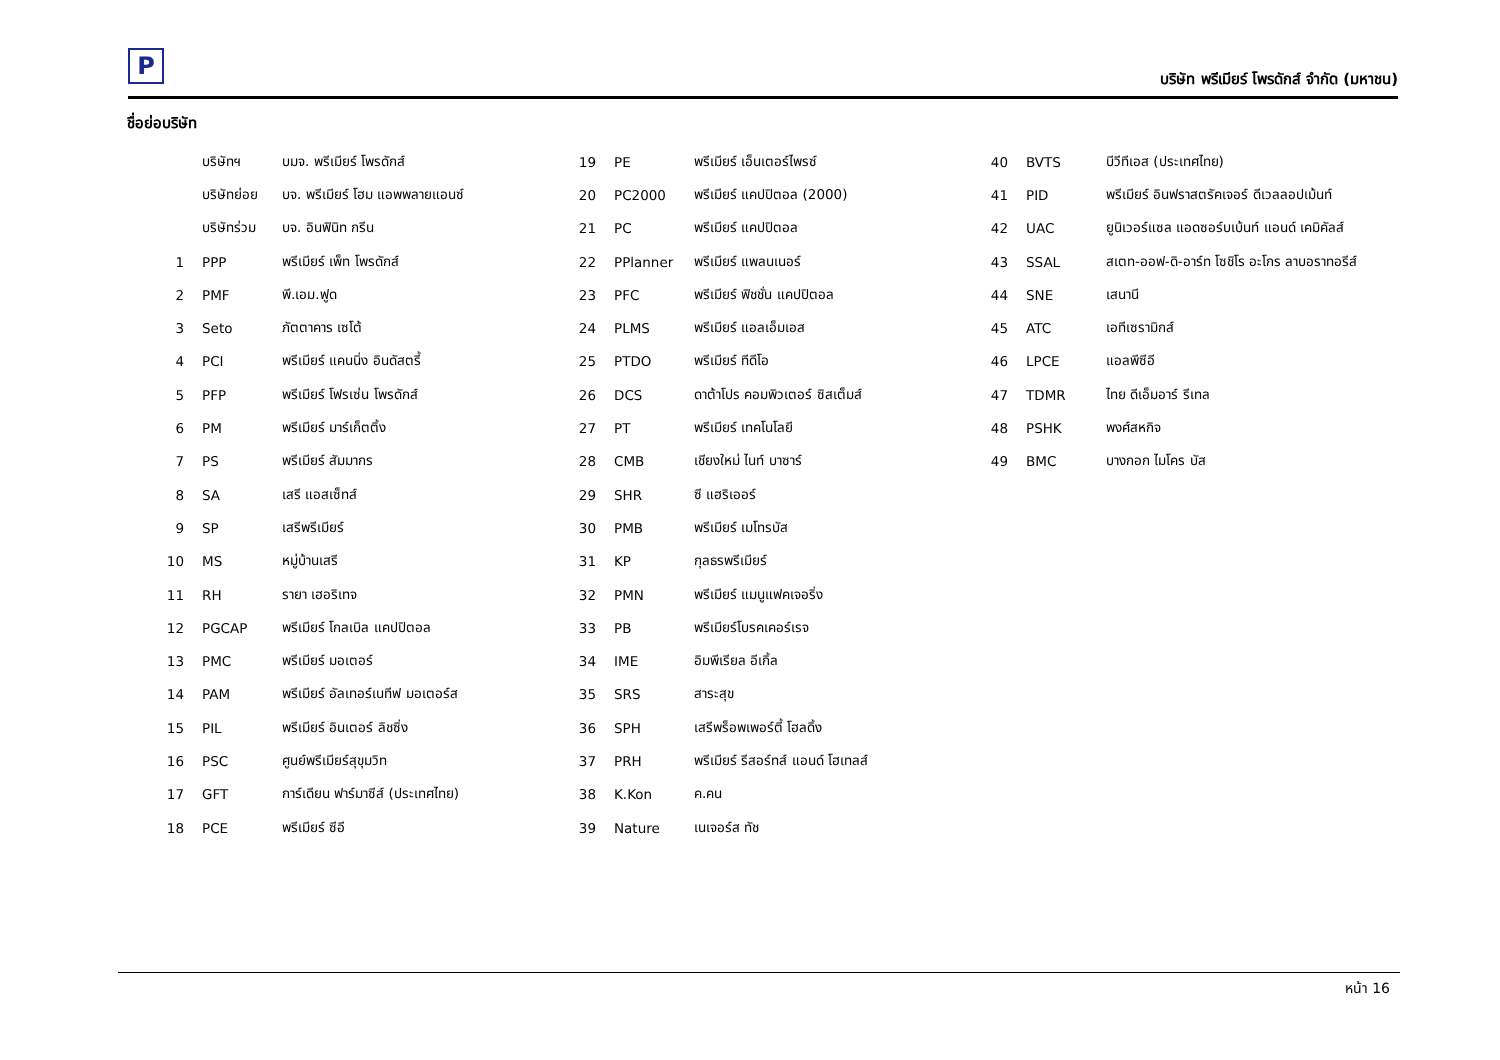P
บริษัท พรีเมียร์ โพรดักส์ จำกัด (มหาชน)
ชื่อย่อบริษัท
| | บริษัทฯ | บมจ. พรีเมียร์ โพรดักส์ | 19 | PE | พรีเมียร์ เอ็นเตอร์ไพรซ์ | 40 | BVTS | บีวีทีเอส (ประเทศไทย) |
| | บริษัทย่อย | บจ. พรีเมียร์ โฮม แอพพลายแอนซ์ | 20 | PC2000 | พรีเมียร์ แคปปิตอล (2000) | 41 | PID | พรีเมียร์ อินฟราสตรัคเจอร์ ดีเวลลอปเม้นท์ |
| | บริษัทร่วม | บจ. อินฟินิท กรีน | 21 | PC | พรีเมียร์ แคปปิตอล | 42 | UAC | ยูนิเวอร์แซล แอดซอร์บเบ้นท์ แอนด์ เคมิคัลส์ |
| 1 | PPP | พรีเมียร์ เพ็ท โพรดักส์ | 22 | PPlanner | พรีเมียร์ แพลนเนอร์ | 43 | SSAL | สเตท-ออฟ-ดิ-อาร์ท โซชิโร อะโกร ลาบอราทอรีส์ |
| 2 | PMF | พี.เอม.ฟูด | 23 | PFC | พรีเมียร์ ฟิชชั่น แคปปิตอล | 44 | SNE | เสนานี |
| 3 | Seto | ภัตตาคาร เซโต้ | 24 | PLMS | พรีเมียร์ แอลเอ็มเอส | 45 | ATC | เอทีเซรามิกส์ |
| 4 | PCI | พรีเมียร์ แคนนิ่ง อินดัสตรี้ | 25 | PTDO | พรีเมียร์ ทีดีโอ | 46 | LPCE | แอลพีซีอี |
| 5 | PFP | พรีเมียร์ โฟรเซ่น โพรดักส์ | 26 | DCS | ดาต้าโปร คอมพิวเตอร์ ซิสเต็มส์ | 47 | TDMR | ไทย ดีเอ็มอาร์ รีเทล |
| 6 | PM | พรีเมียร์ มาร์เก็ตติ้ง | 27 | PT | พรีเมียร์ เทคโนโลยี | 48 | PSHK | พงศ์สหกิจ |
| 7 | PS | พรีเมียร์ สัมมากร | 28 | CMB | เชียงใหม่ ไนท์ บาซาร์ | 49 | BMC | บางกอก ไมโคร บัส |
| 8 | SA | เสรี แอสเซ็ทส์ | 29 | SHR | ซี แฮริเออร์ | | | |
| 9 | SP | เสรีพรีเมียร์ | 30 | PMB | พรีเมียร์ เมโทรบัส | | | |
| 10 | MS | หมู่บ้านเสรี | 31 | KP | กุลธรพรีเมียร์ | | | |
| 11 | RH | รายา เฮอริเทจ | 32 | PMN | พรีเมียร์ แมนูแฟคเจอริ่ง | | | |
| 12 | PGCAP | พรีเมียร์ โกลเบิล แคปปิตอล | 33 | PB | พรีเมียร์โบรคเคอร์เรจ | | | |
| 13 | PMC | พรีเมียร์ มอเตอร์ | 34 | IME | อิมพีเรียล อีเกิ้ล | | | |
| 14 | PAM | พรีเมียร์ อัลเทอร์เนทีฟ มอเตอร์ส | 35 | SRS | สาระสุข | | | |
| 15 | PIL | พรีเมียร์ อินเตอร์ ลิชซิ่ง | 36 | SPH | เสรีพร็อพเพอร์ตี้ โฮลดิ้ง | | | |
| 16 | PSC | ศูนย์พรีเมียร์สุขุมวิท | 37 | PRH | พรีเมียร์ รีสอร์ทส์ แอนด์ โฮเทลส์ | | | |
| 17 | GFT | การ์เดียน ฟาร์มาซีส์ (ประเทศไทย) | 38 | K.Kon | ค.คน | | | |
| 18 | PCE | พรีเมียร์ ซีอี | 39 | Nature | เนเจอร์ส ทัช | | | |
หน้า 16